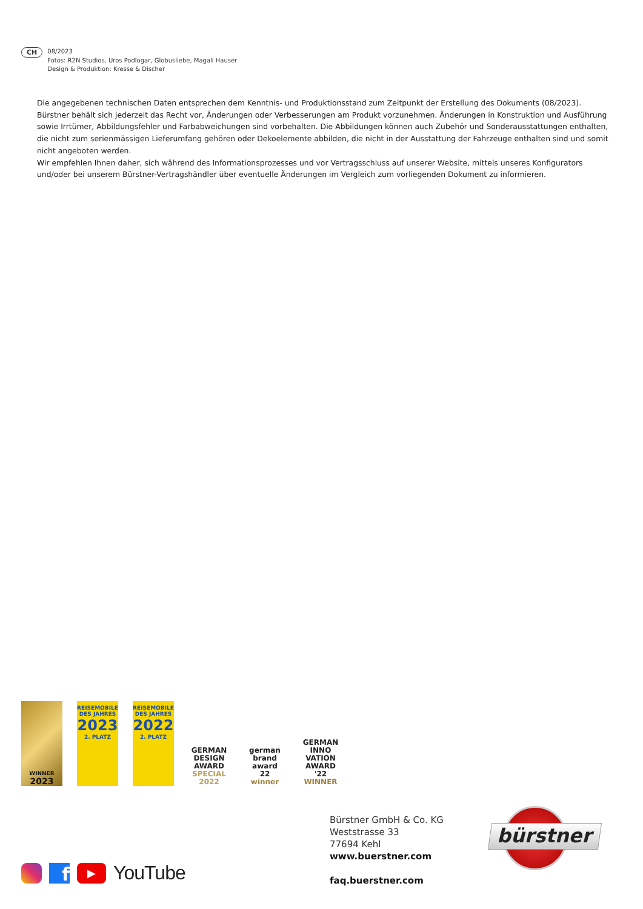CH
08/2023
Fotos: R2N Studios, Uros Podlogar, Globusliebe, Magali Hauser
Design & Produktion: Kresse & Discher
Die angegebenen technischen Daten entsprechen dem Kenntnis- und Produktionsstand zum Zeitpunkt der Erstellung des Dokuments (08/2023). Bürstner behält sich jederzeit das Recht vor, Änderungen oder Verbesserungen am Produkt vorzunehmen. Änderungen in Konstruktion und Ausführung sowie Irrtümer, Abbildungs­fehler und Farbabweichungen sind vorbehalten. Die Abbildungen können auch Zubehör und Sonderausstattungen enthalten, die nicht zum serienmässigen Lieferumfang gehören oder Dekoelemente abbilden, die nicht in der Ausstattung der Fahrzeuge enthalten sind und somit nicht angeboten werden.
Wir empfehlen Ihnen daher, sich während des Informationsprozesses und vor Vertragsschluss auf unserer Website, mittels unseres Konfigurators und/oder bei unserem Bürstner-Vertragshändler über eventuelle Änderungen im Vergleich zum vorliegenden Dokument zu informieren.
WINNER
2023
REISEMOBILE
DES JAHRES
2023
2. PLATZ
REISEMOBILE
DES JAHRES
2022
2. PLATZ
GERMAN
DESIGN
AWARD
SPECIAL
2022
german
brand
award
22
winner
GERMAN
INNO
VATION
AWARD '22
WINNER
bürstner
Bürstner GmbH & Co. KG
Weststrasse 33
77694 Kehl
www.buerstner.com
faq.buerstner.com
f
▶
YouTube